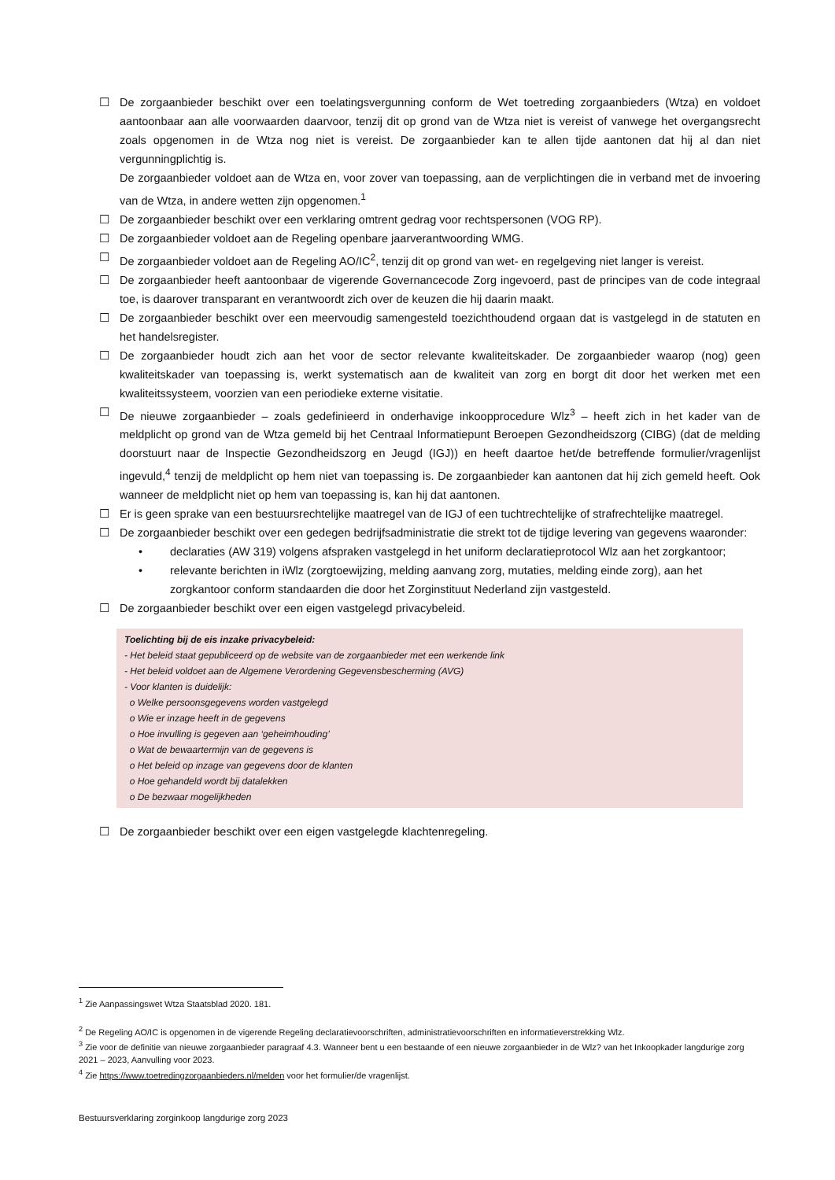☐ De zorgaanbieder beschikt over een toelatingsvergunning conform de Wet toetreding zorgaanbieders (Wtza) en voldoet aantoonbaar aan alle voorwaarden daarvoor, tenzij dit op grond van de Wtza niet is vereist of vanwege het overgangsrecht zoals opgenomen in de Wtza nog niet is vereist. De zorgaanbieder kan te allen tijde aantonen dat hij al dan niet vergunningplichtig is.
De zorgaanbieder voldoet aan de Wtza en, voor zover van toepassing, aan de verplichtingen die in verband met de invoering van de Wtza, in andere wetten zijn opgenomen.<sup>1</sup>
☐ De zorgaanbieder beschikt over een verklaring omtrent gedrag voor rechtspersonen (VOG RP).
☐ De zorgaanbieder voldoet aan de Regeling openbare jaarverantwoording WMG.
☐ De zorgaanbieder voldoet aan de Regeling AO/IC<sup>2</sup>, tenzij dit op grond van wet- en regelgeving niet langer is vereist.
☐ De zorgaanbieder heeft aantoonbaar de vigerende Governancecode Zorg ingevoerd, past de principes van de code integraal toe, is daarover transparant en verantwoordt zich over de keuzen die hij daarin maakt.
☐ De zorgaanbieder beschikt over een meervoudig samengesteld toezichthoudend orgaan dat is vastgelegd in de statuten en het handelsregister.
☐ De zorgaanbieder houdt zich aan het voor de sector relevante kwaliteitskader. De zorgaanbieder waarop (nog) geen kwaliteitskader van toepassing is, werkt systematisch aan de kwaliteit van zorg en borgt dit door het werken met een kwaliteitssysteem, voorzien van een periodieke externe visitatie.
☐ De nieuwe zorgaanbieder – zoals gedefinieerd in onderhavige inkoopprocedure Wlz<sup>3</sup> – heeft zich in het kader van de meldplicht op grond van de Wtza gemeld bij het Centraal Informatiepunt Beroepen Gezondheidszorg (CIBG) (dat de melding doorstuurt naar de Inspectie Gezondheidszorg en Jeugd (IGJ)) en heeft daartoe het/de betreffende formulier/vragenlijst ingevuld,<sup>4</sup> tenzij de meldplicht op hem niet van toepassing is. De zorgaanbieder kan aantonen dat hij zich gemeld heeft. Ook wanneer de meldplicht niet op hem van toepassing is, kan hij dat aantonen.
☐ Er is geen sprake van een bestuursrechtelijke maatregel van de IGJ of een tuchtrechtelijke of strafrechtelijke maatregel.
☐ De zorgaanbieder beschikt over een gedegen bedrijfsadministratie die strekt tot de tijdige levering van gegevens waaronder:
• declaraties (AW 319) volgens afspraken vastgelegd in het uniform declaratieprotocol Wlz aan het zorgkantoor;
• relevante berichten in iWlz (zorgtoewijzing, melding aanvang zorg, mutaties, melding einde zorg), aan het zorgkantoor conform standaarden die door het Zorginstituut Nederland zijn vastgesteld.
☐ De zorgaanbieder beschikt over een eigen vastgelegd privacybeleid.
Toelichting bij de eis inzake privacybeleid:
- Het beleid staat gepubliceerd op de website van de zorgaanbieder met een werkende link
- Het beleid voldoet aan de Algemene Verordening Gegevensbescherming (AVG)
- Voor klanten is duidelijk:
o Welke persoonsgegevens worden vastgelegd
o Wie er inzage heeft in de gegevens
o Hoe invulling is gegeven aan ‘geheimhouding’
o Wat de bewaartermijn van de gegevens is
o Het beleid op inzage van gegevens door de klanten
o Hoe gehandeld wordt bij datalekken
o De bezwaar mogelijkheden
☐ De zorgaanbieder beschikt over een eigen vastgelegde klachtenregeling.
<sup>1</sup> Zie Aanpassingswet Wtza Staatsblad 2020. 181.
<sup>2</sup> De Regeling AO/IC is opgenomen in de vigerende Regeling declaratievoorschriften, administratievoorschriften en informatieverstrekking Wlz.
<sup>3</sup> Zie voor de definitie van nieuwe zorgaanbieder paragraaf 4.3. Wanneer bent u een bestaande of een nieuwe zorgaanbieder in de Wlz? van het Inkoopkader langdurige zorg 2021 – 2023, Aanvulling voor 2023.
<sup>4</sup> Zie https://www.toetredingzorgaanbieders.nl/melden voor het formulier/de vragenlijst.
Bestuursverklaring zorginkoop langdurige zorg 2023